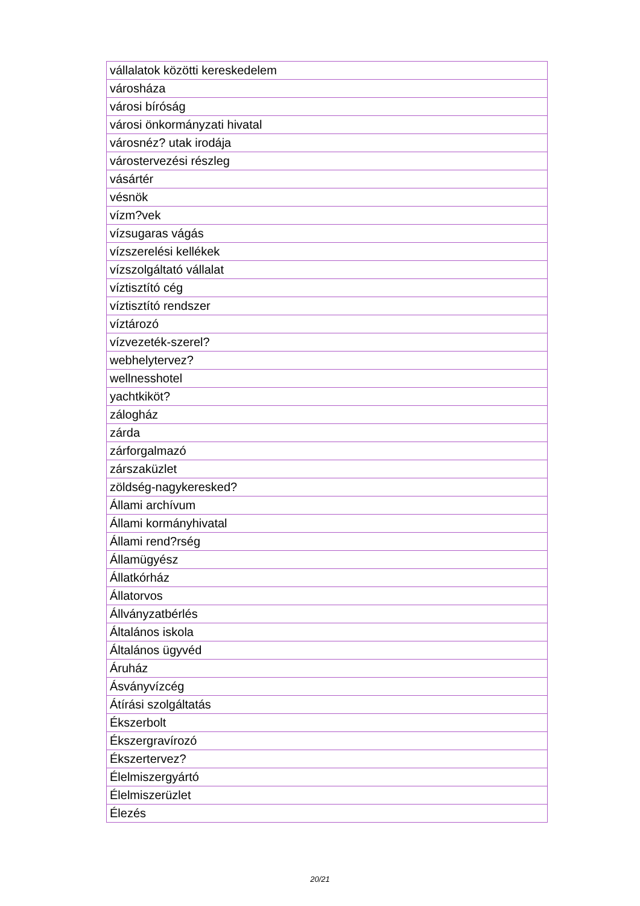| vállalatok közötti kereskedelem |
| városháza |
| városi bíróság |
| városi önkormányzati hivatal |
| városnéz? utak irodája |
| várostervezési részleg |
| vásártér |
| vésnök |
| vízm?vek |
| vízsugaras vágás |
| vízszerelési kellékek |
| vízszolgáltató vállalat |
| víztisztító cég |
| víztisztító rendszer |
| víztározó |
| vízvezeték-szerel? |
| webhelytervez? |
| wellnesshotel |
| yachtkiköt? |
| zálogház |
| zárda |
| zárforgalmazó |
| zárszaküzlet |
| zöldség-nagykeresked? |
| Állami archívum |
| Állami kormányhivatal |
| Állami rend?rség |
| Államügyész |
| Állatkórház |
| Állatorvos |
| Állványzatbérlés |
| Általános iskola |
| Általános ügyvéd |
| Áruház |
| Ásványvízcég |
| Átírási szolgáltatás |
| Ékszerbolt |
| Ékszergravírozó |
| Ékszertervez? |
| Élelmiszergyártó |
| Élelmiszerüzlet |
| Élezés |
20/21